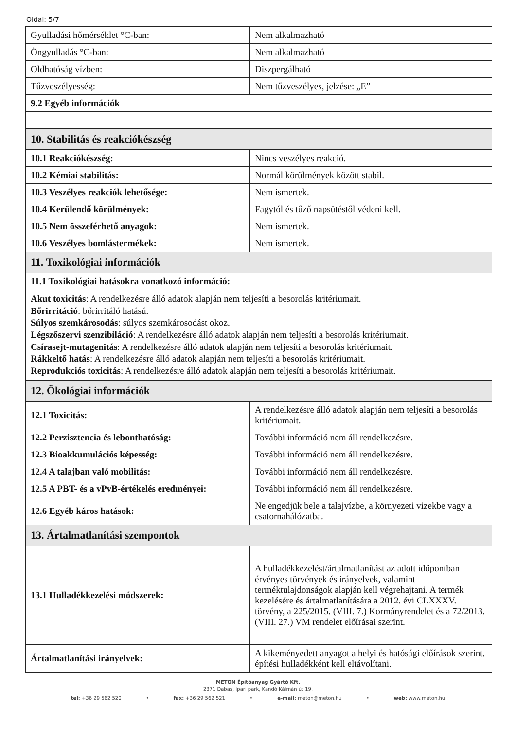Oldal: 5/7
| Gyulladási hőmérséklet °C-ban: | Nem alkalmazható |
| Öngyulladás °C-ban: | Nem alkalmazható |
| Oldhatóság vízben: | Diszpergálható |
| Tűzveszélyesség: | Nem tűzveszélyes, jelzése: „E” |
| 9.2 Egyéb információk | |
| 10. Stabilitás és reakciókészség | |
| 10.1 Reakciókészség: | Nincs veszélyes reakció. |
| 10.2 Kémiai stabilitás: | Normál körülmények között stabil. |
| 10.3 Veszélyes reakciók lehetősége: | Nem ismertek. |
| 10.4 Kerülendő körülmények: | Fagytól és tűző napsütéstől védeni kell. |
| 10.5 Nem összeférhető anyagok: | Nem ismertek. |
| 10.6 Veszélyes bomlástermékek: | Nem ismertek. |
| 11. Toxikológiai információk | |
| 11.1 Toxikológiai hatásokra vonatkozó információ: | |
| Akut toxicitás : A rendelkezésre álló adatok alapján nem teljesíti a besorolás kritériumait. Bőrirritáció : bőrirritáló hatású. Súlyos szemkárosodás : súlyos szemkárosodást okoz. Légszőszervi szenzibiláció : A rendelkezésre álló adatok alapján nem teljesíti a besorolás kritériumait. Csírasejt-mutagenitás : A rendelkezésre álló adatok alapján nem teljesíti a besorolás kritériumait. Rákkeltő hatás : A rendelkezésre álló adatok alapján nem teljesíti a besorolás kritériumait. Reprodukciós toxicitás : A rendelkezésre álló adatok alapján nem teljesíti a besorolás kritériumait. | |
| 12. Ökológiai információk | |
| 12.1 Toxicitás: | A rendelkezésre álló adatok alapján nem teljesíti a besorolás kritériumait. |
| 12.2 Perzisztencia és lebonthatóság: | További információ nem áll rendelkezésre. |
| 12.3 Bioakkumulációs képesség: | További információ nem áll rendelkezésre. |
| 12.4 A talajban való mobilitás: | További információ nem áll rendelkezésre. |
| 12.5 A PBT- és a vPvB-értékelés eredményei: | További információ nem áll rendelkezésre. |
| 12.6 Egyéb káros hatások: | Ne engedjük bele a talajvízbe, a környezeti vizekbe vagy a csatornahálózatba. |
| 13. Ártalmatlanítási szempontok | |
| 13.1 Hulladékkezelési módszerek: | A hulladékkezelést/ártalmatlanítást az adott időpontban érvényes törvények és irányelvek, valamint terméktulajdonságok alapján kell végrehajtani. A termék kezelésére és ártalmatlanítására a 2012. évi CLXXXV. törvény, a 225/2015. (VIII. 7.) Kormányrendelet és a 72/2013. (VIII. 27.) VM rendelet előírásai szerint. |
| Ártalmatlanítási irányelvek: | A kikeményedett anyagot a helyi és hatósági előírások szerint, építési hulladékként kell eltávolítani. |
METON Építőanyag Gyártó Kft.
2371 Dabas, Ipari park, Kandó Kálmán út 19.
tel: +36 29 562 520 • fax: +36 29 562 521 • e-mail: meton@meton.hu • web: www.meton.hu